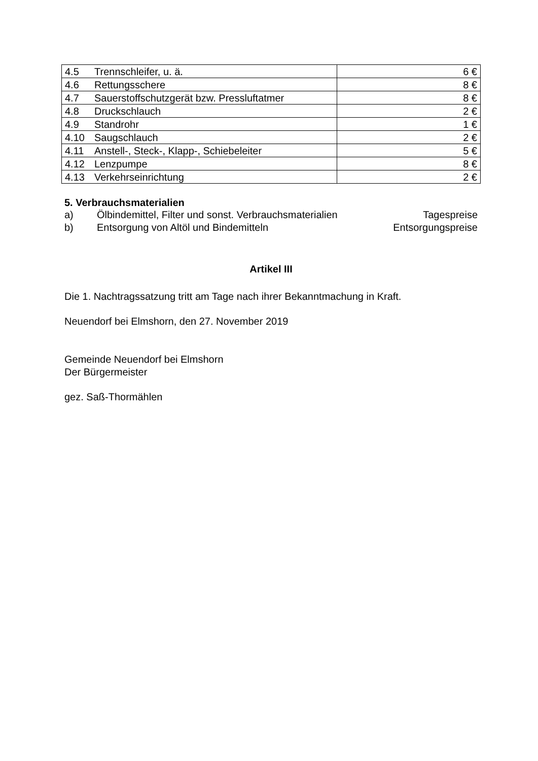| 4.5 Trennschleifer, u. ä. | 6 € |
| 4.6 Rettungsschere | 8 € |
| 4.7 Sauerstoffschutzgerät bzw. Pressluftatmer | 8 € |
| 4.8 Druckschlauch | 2 € |
| 4.9 Standrohr | 1 € |
| 4.10 Saugschlauch | 2 € |
| 4.11 Anstell-, Steck-, Klapp-, Schiebeleiter | 5 € |
| 4.12 Lenzpumpe | 8 € |
| 4.13 Verkehrseinrichtung | 2 € |
5. Verbrauchsmaterialien
a) Ölbindemittel, Filter und sonst. Verbrauchsmaterialien Tagespreise
b) Entsorgung von Altöl und Bindemitteln Entsorgungspreise
Artikel III
Die 1. Nachtragssatzung tritt am Tage nach ihrer Bekanntmachung in Kraft.
Neuendorf bei Elmshorn, den 27. November 2019
Gemeinde Neuendorf bei Elmshorn
Der Bürgermeister
gez. Saß-Thormählen